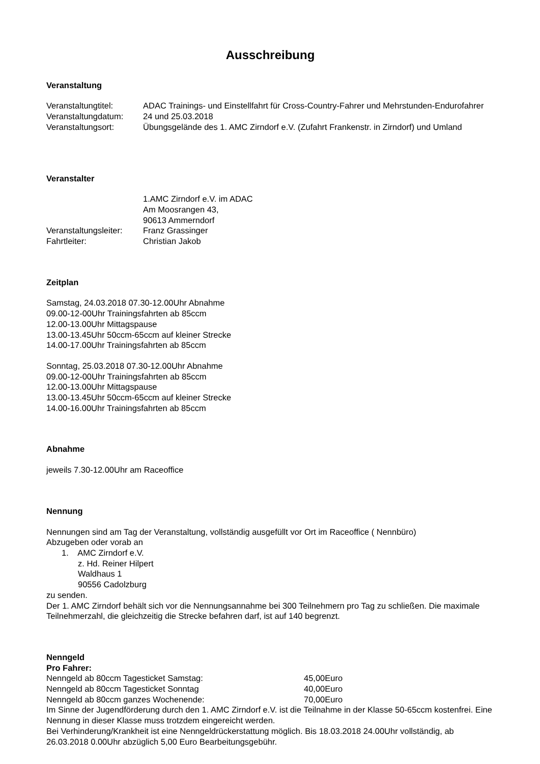Ausschreibung
Veranstaltung
Veranstaltungtitel: ADAC Trainings- und Einstellfahrt für Cross-Country-Fahrer und Mehrstunden-Endurofahrer
Veranstaltungdatum: 24 und 25.03.2018
Veranstaltungsort: Übungsgelände des 1. AMC Zirndorf e.V. (Zufahrt Frankenstr. in Zirndorf) und Umland
Veranstalter
1.AMC Zirndorf e.V. im ADAC
Am Moosrangen 43,
90613 Ammerndorf
Veranstaltungsleiter:
Franz Grassinger
Fahrtleiter: Christian Jakob
Zeitplan
Samstag, 24.03.2018 07.30-12.00Uhr Abnahme
09.00-12-00Uhr Trainingsfahrten ab 85ccm
12.00-13.00Uhr Mittagspause
13.00-13.45Uhr 50ccm-65ccm auf kleiner Strecke
14.00-17.00Uhr Trainingsfahrten ab 85ccm
Sonntag, 25.03.2018 07.30-12.00Uhr Abnahme
09.00-12-00Uhr Trainingsfahrten ab 85ccm
12.00-13.00Uhr Mittagspause
13.00-13.45Uhr 50ccm-65ccm auf kleiner Strecke
14.00-16.00Uhr Trainingsfahrten ab 85ccm
Abnahme
jeweils 7.30-12.00Uhr am Raceoffice
Nennung
Nennungen sind am Tag der Veranstaltung, vollständig ausgefüllt vor Ort im Raceoffice ( Nennbüro)
Abzugeben oder vorab an
1. AMC Zirndorf e.V.
z. Hd. Reiner Hilpert
Waldhaus 1
90556 Cadolzburg
zu senden.
Der 1. AMC Zirndorf behält sich vor die Nennungsannahme bei 300 Teilnehmern pro Tag zu schließen. Die maximale Teilnehmerzahl, die gleichzeitig die Strecke befahren darf, ist auf 140 begrenzt.
Nenngeld
Pro Fahrer:
Nenngeld ab 80ccm Tagesticket Samstag: 45,00Euro
Nenngeld ab 80ccm Tagesticket Sonntag 40,00Euro
Nenngeld ab 80ccm ganzes Wochenende: 70,00Euro
Im Sinne der Jugendförderung durch den 1. AMC Zirndorf e.V. ist die Teilnahme in der Klasse 50-65ccm kostenfrei. Eine Nennung in dieser Klasse muss trotzdem eingereicht werden.
Bei Verhinderung/Krankheit ist eine Nenngeldrückerstattung möglich. Bis 18.03.2018 24.00Uhr vollständig, ab 26.03.2018 0.00Uhr abzüglich 5,00 Euro Bearbeitungsgebühr.